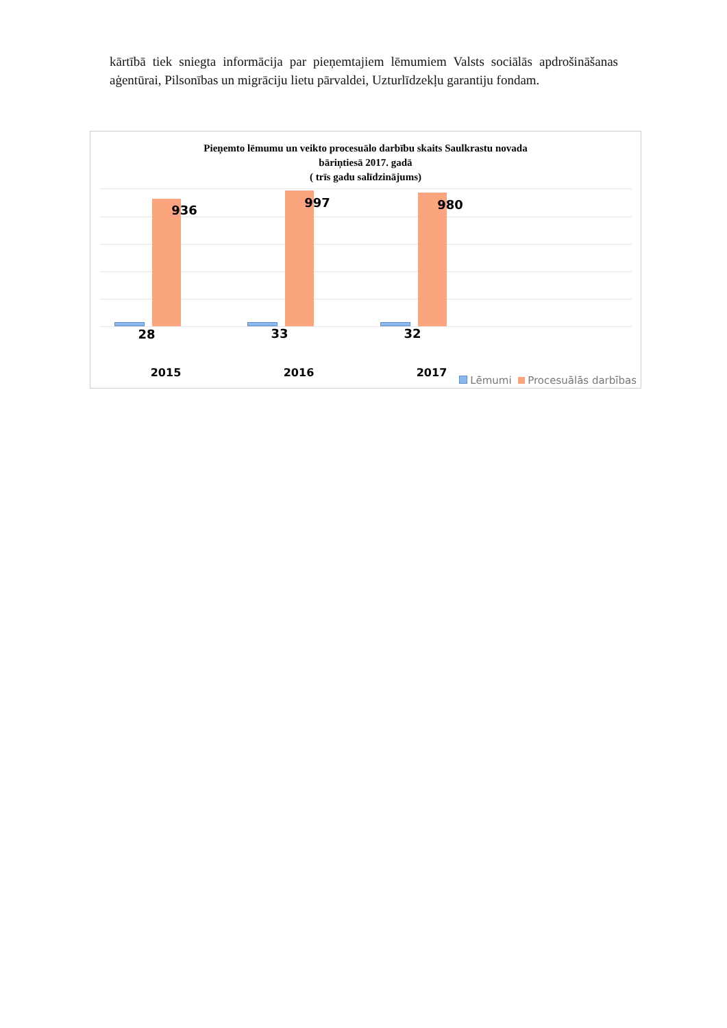kārtībā tiek sniegta informācija par pieņemtajiem lēmumiem Valsts sociālās apdrošināšanas aģentūrai, Pilsonības un migrāciju lietu pārvaldei, Uzturlīdzekļu garantiju fondam.
Pieņemto lēmumu un veikto procesuālo darbību skaits Saulkrastu novada
bāriņtiesā 2017. gadā
( trīs gadu salīdzinājums)
28
936
33
997
32
980
2015 2016 2017
Lēmumi Procesuālās darbības